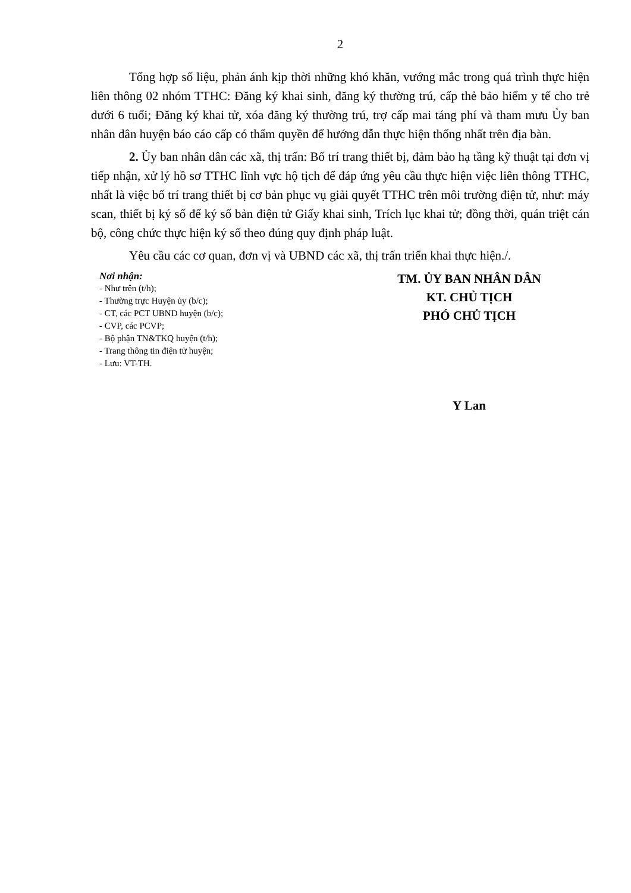2
Tổng hợp số liệu, phản ánh kịp thời những khó khăn, vướng mắc trong quá trình thực hiện liên thông 02 nhóm TTHC: Đăng ký khai sinh, đăng ký thường trú, cấp thẻ bảo hiểm y tế cho trẻ dưới 6 tuổi; Đăng ký khai tử, xóa đăng ký thường trú, trợ cấp mai táng phí và tham mưu Ủy ban nhân dân huyện báo cáo cấp có thẩm quyền để hướng dẫn thực hiện thống nhất trên địa bàn.
2. Ủy ban nhân dân các xã, thị trấn: Bố trí trang thiết bị, đảm bảo hạ tầng kỹ thuật tại đơn vị tiếp nhận, xử lý hồ sơ TTHC lĩnh vực hộ tịch để đáp ứng yêu cầu thực hiện việc liên thông TTHC, nhất là việc bố trí trang thiết bị cơ bản phục vụ giải quyết TTHC trên môi trường điện tử, như: máy scan, thiết bị ký số để ký số bản điện tử Giấy khai sinh, Trích lục khai tử; đồng thời, quán triệt cán bộ, công chức thực hiện ký số theo đúng quy định pháp luật.
Yêu cầu các cơ quan, đơn vị và UBND các xã, thị trấn triển khai thực hiện./.
Nơi nhận:
- Như trên (t/h);
- Thường trực Huyện ủy (b/c);
- CT, các PCT UBND huyện (b/c);
- CVP, các PCVP;
- Bộ phận TN&TKQ huyện (t/h);
- Trang thông tin điện tử huyện;
- Lưu: VT-TH.
TM. ỦY BAN NHÂN DÂN
KT. CHỦ TỊCH
PHÓ CHỦ TỊCH
Y Lan